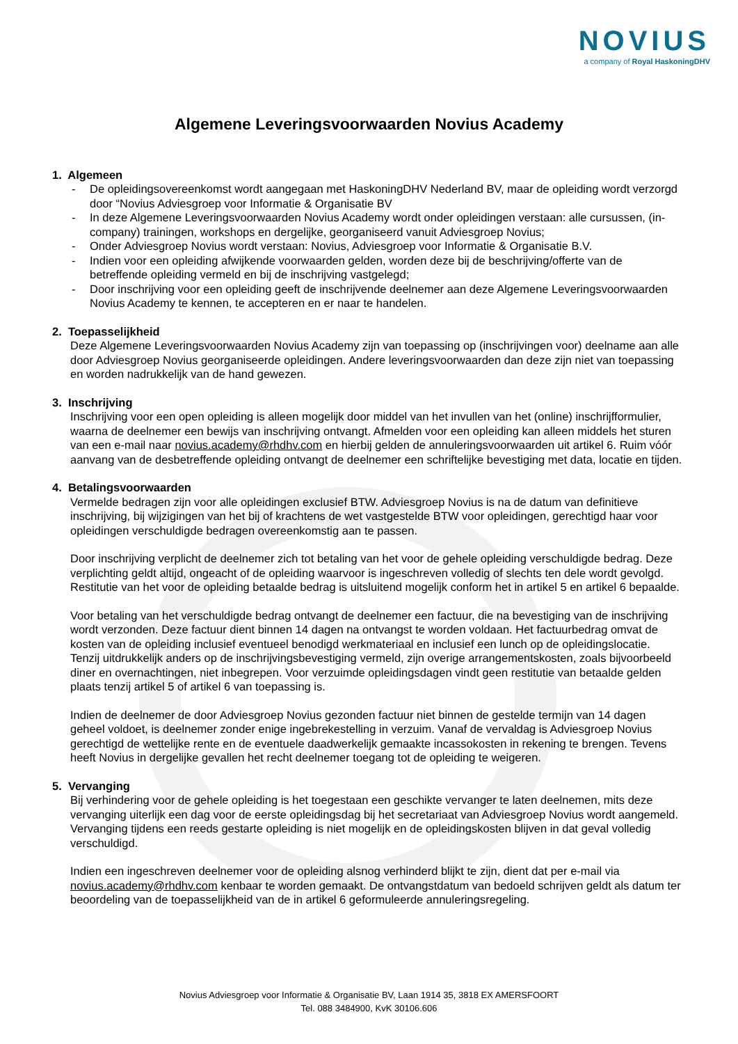NOVIUS
a company of Royal HaskoningDHV
Algemene Leveringsvoorwaarden Novius Academy
1. Algemeen
- De opleidingsovereenkomst wordt aangegaan met HaskoningDHV Nederland BV, maar de opleiding wordt verzorgd door “Novius Adviesgroep voor Informatie & Organisatie BV
- In deze Algemene Leveringsvoorwaarden Novius Academy wordt onder opleidingen verstaan: alle cursussen, (in-company) trainingen, workshops en dergelijke, georganiseerd vanuit Adviesgroep Novius;
- Onder Adviesgroep Novius wordt verstaan: Novius, Adviesgroep voor Informatie & Organisatie B.V.
- Indien voor een opleiding afwijkende voorwaarden gelden, worden deze bij de beschrijving/offerte van de betreffende opleiding vermeld en bij de inschrijving vastgelegd;
- Door inschrijving voor een opleiding geeft de inschrijvende deelnemer aan deze Algemene Leveringsvoorwaarden Novius Academy te kennen, te accepteren en er naar te handelen.
2. Toepasselijkheid
Deze Algemene Leveringsvoorwaarden Novius Academy zijn van toepassing op (inschrijvingen voor) deelname aan alle door Adviesgroep Novius georganiseerde opleidingen. Andere leveringsvoorwaarden dan deze zijn niet van toepassing en worden nadrukkelijk van de hand gewezen.
3. Inschrijving
Inschrijving voor een open opleiding is alleen mogelijk door middel van het invullen van het (online) inschrijfformulier, waarna de deelnemer een bewijs van inschrijving ontvangt. Afmelden voor een opleiding kan alleen middels het sturen van een e-mail naar novius.academy@rhdhv.com en hierbij gelden de annuleringsvoorwaarden uit artikel 6. Ruim vóór aanvang van de desbetreffende opleiding ontvangt de deelnemer een schriftelijke bevestiging met data, locatie en tijden.
4. Betalingsvoorwaarden
Vermelde bedragen zijn voor alle opleidingen exclusief BTW. Adviesgroep Novius is na de datum van definitieve inschrijving, bij wijzigingen van het bij of krachtens de wet vastgestelde BTW voor opleidingen, gerechtigd haar voor opleidingen verschuldigde bedragen overeenkomstig aan te passen.
Door inschrijving verplicht de deelnemer zich tot betaling van het voor de gehele opleiding verschuldigde bedrag. Deze verplichting geldt altijd, ongeacht of de opleiding waarvoor is ingeschreven volledig of slechts ten dele wordt gevolgd. Restitutie van het voor de opleiding betaalde bedrag is uitsluitend mogelijk conform het in artikel 5 en artikel 6 bepaalde.
Voor betaling van het verschuldigde bedrag ontvangt de deelnemer een factuur, die na bevestiging van de inschrijving wordt verzonden. Deze factuur dient binnen 14 dagen na ontvangst te worden voldaan. Het factuurbedrag omvat de kosten van de opleiding inclusief eventueel benodigd werkmateriaal en inclusief een lunch op de opleidingslocatie. Tenzij uitdrukkelijk anders op de inschrijvingsbevestiging vermeld, zijn overige arrangementskosten, zoals bijvoorbeeld diner en overnachtingen, niet inbegrepen. Voor verzuimde opleidingsdagen vindt geen restitutie van betaalde gelden plaats tenzij artikel 5 of artikel 6 van toepassing is.
Indien de deelnemer de door Adviesgroep Novius gezonden factuur niet binnen de gestelde termijn van 14 dagen geheel voldoet, is deelnemer zonder enige ingebrekestelling in verzuim. Vanaf de vervaldag is Adviesgroep Novius gerechtigd de wettelijke rente en de eventuele daadwerkelijk gemaakte incassokosten in rekening te brengen. Tevens heeft Novius in dergelijke gevallen het recht deelnemer toegang tot de opleiding te weigeren.
5. Vervanging
Bij verhindering voor de gehele opleiding is het toegestaan een geschikte vervanger te laten deelnemen, mits deze vervanging uiterlijk een dag voor de eerste opleidingsdag bij het secretariaat van Adviesgroep Novius wordt aangemeld. Vervanging tijdens een reeds gestarte opleiding is niet mogelijk en de opleidingskosten blijven in dat geval volledig verschuldigd.
Indien een ingeschreven deelnemer voor de opleiding alsnog verhinderd blijkt te zijn, dient dat per e-mail via novius.academy@rhdhv.com kenbaar te worden gemaakt. De ontvangstdatum van bedoeld schrijven geldt als datum ter beoordeling van de toepasselijkheid van de in artikel 6 geformuleerde annuleringsregeling.
Novius Adviesgroep voor Informatie & Organisatie BV, Laan 1914 35, 3818 EX AMERSFOORT
Tel. 088 3484900, KvK 30106.606